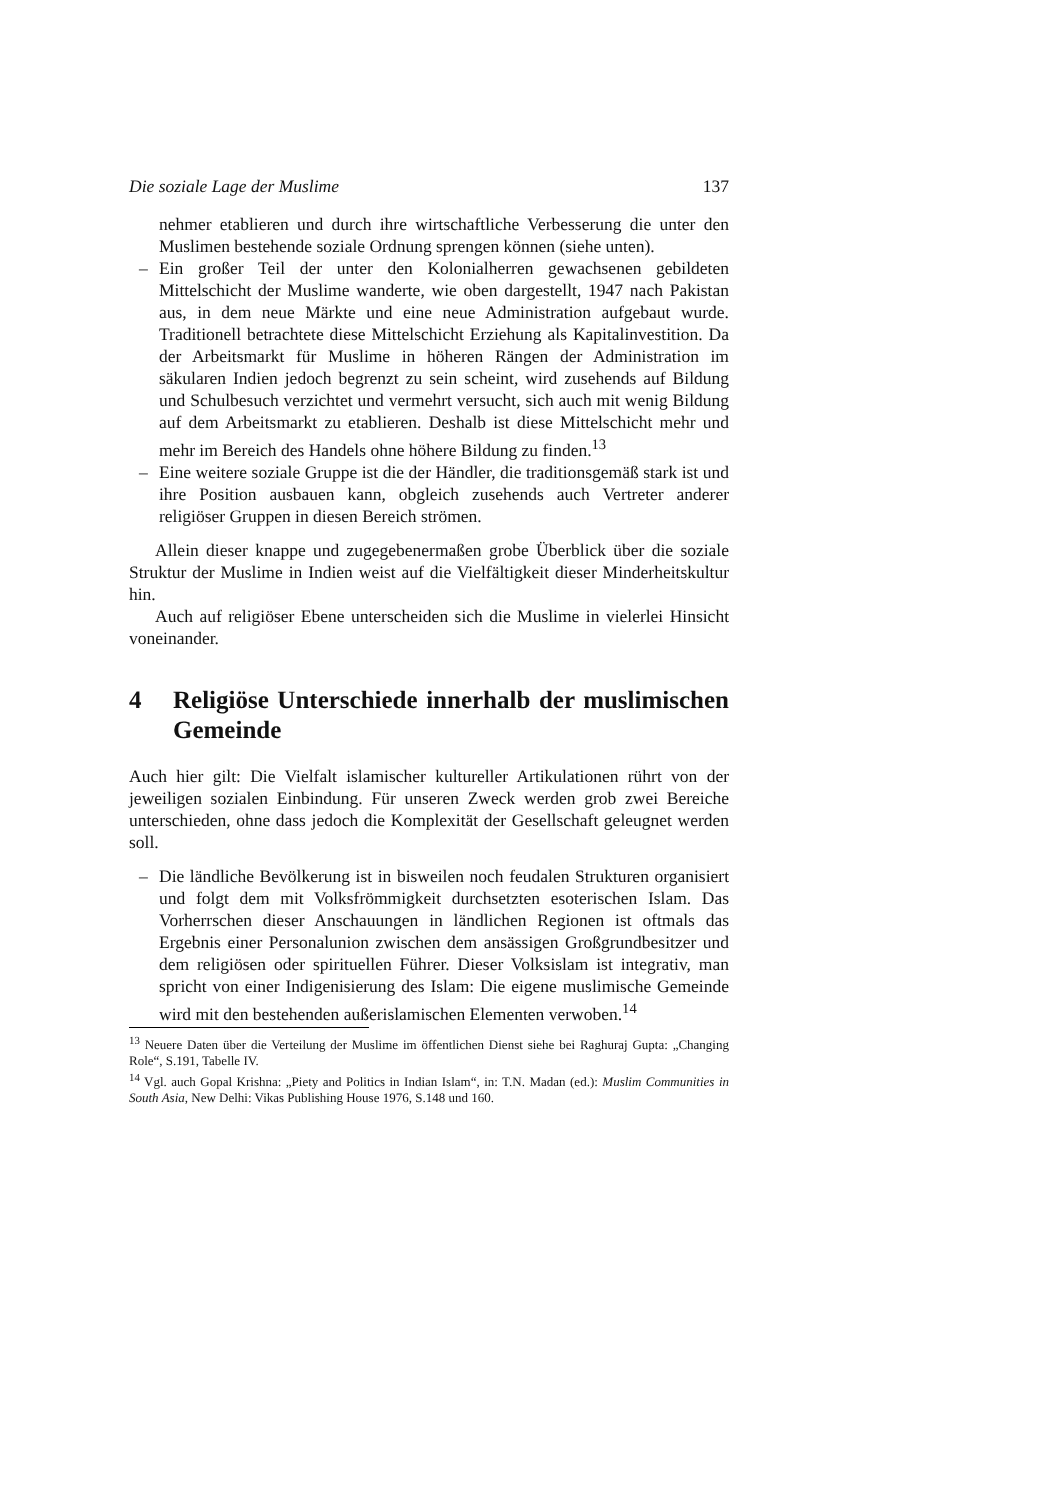Die soziale Lage der Muslime 137
nehmer etablieren und durch ihre wirtschaftliche Verbesserung die unter den Muslimen bestehende soziale Ordnung sprengen können (siehe unten).
– Ein großer Teil der unter den Kolonialherren gewachsenen gebildeten Mittelschicht der Muslime wanderte, wie oben dargestellt, 1947 nach Pakistan aus, in dem neue Märkte und eine neue Administration aufgebaut wurde. Traditionell betrachtete diese Mittelschicht Erziehung als Kapitalinvestition. Da der Arbeitsmarkt für Muslime in höheren Rängen der Administration im säkularen Indien jedoch begrenzt zu sein scheint, wird zusehends auf Bildung und Schulbesuch verzichtet und vermehrt versucht, sich auch mit wenig Bildung auf dem Arbeitsmarkt zu etablieren. Deshalb ist diese Mittelschicht mehr und mehr im Bereich des Handels ohne höhere Bildung zu finden.<sup>13</sup>
– Eine weitere soziale Gruppe ist die der Händler, die traditionsgemäß stark ist und ihre Position ausbauen kann, obgleich zusehends auch Vertreter anderer religiöser Gruppen in diesen Bereich strömen.
Allein dieser knappe und zugegebenermaßen grobe Überblick über die soziale Struktur der Muslime in Indien weist auf die Vielfältigkeit dieser Minderheitskultur hin.
Auch auf religiöser Ebene unterscheiden sich die Muslime in vielerlei Hinsicht voneinander.
4 Religiöse Unterschiede innerhalb der muslimischen Gemeinde
Auch hier gilt: Die Vielfalt islamischer kultureller Artikulationen rührt von der jeweiligen sozialen Einbindung. Für unseren Zweck werden grob zwei Bereiche unterschieden, ohne dass jedoch die Komplexität der Gesellschaft geleugnet werden soll.
– Die ländliche Bevölkerung ist in bisweilen noch feudalen Strukturen organisiert und folgt dem mit Volksfrömmigkeit durchsetzten esoterischen Islam. Das Vorherrschen dieser Anschauungen in ländlichen Regionen ist oftmals das Ergebnis einer Personalunion zwischen dem ansässigen Großgrundbesitzer und dem religiösen oder spirituellen Führer. Dieser Volksislam ist integrativ, man spricht von einer Indigenisierung des Islam: Die eigene muslimische Gemeinde wird mit den bestehenden außerislamischen Elementen verwoben.<sup>14</sup>
<sup>13</sup> Neuere Daten über die Verteilung der Muslime im öffentlichen Dienst siehe bei Raghuraj Gupta: „Changing Role“, S.191, Tabelle IV.
<sup>14</sup> Vgl. auch Gopal Krishna: „Piety and Politics in Indian Islam“, in: T.N. Madan (ed.): Muslim Communities in South Asia, New Delhi: Vikas Publishing House 1976, S.148 und 160.